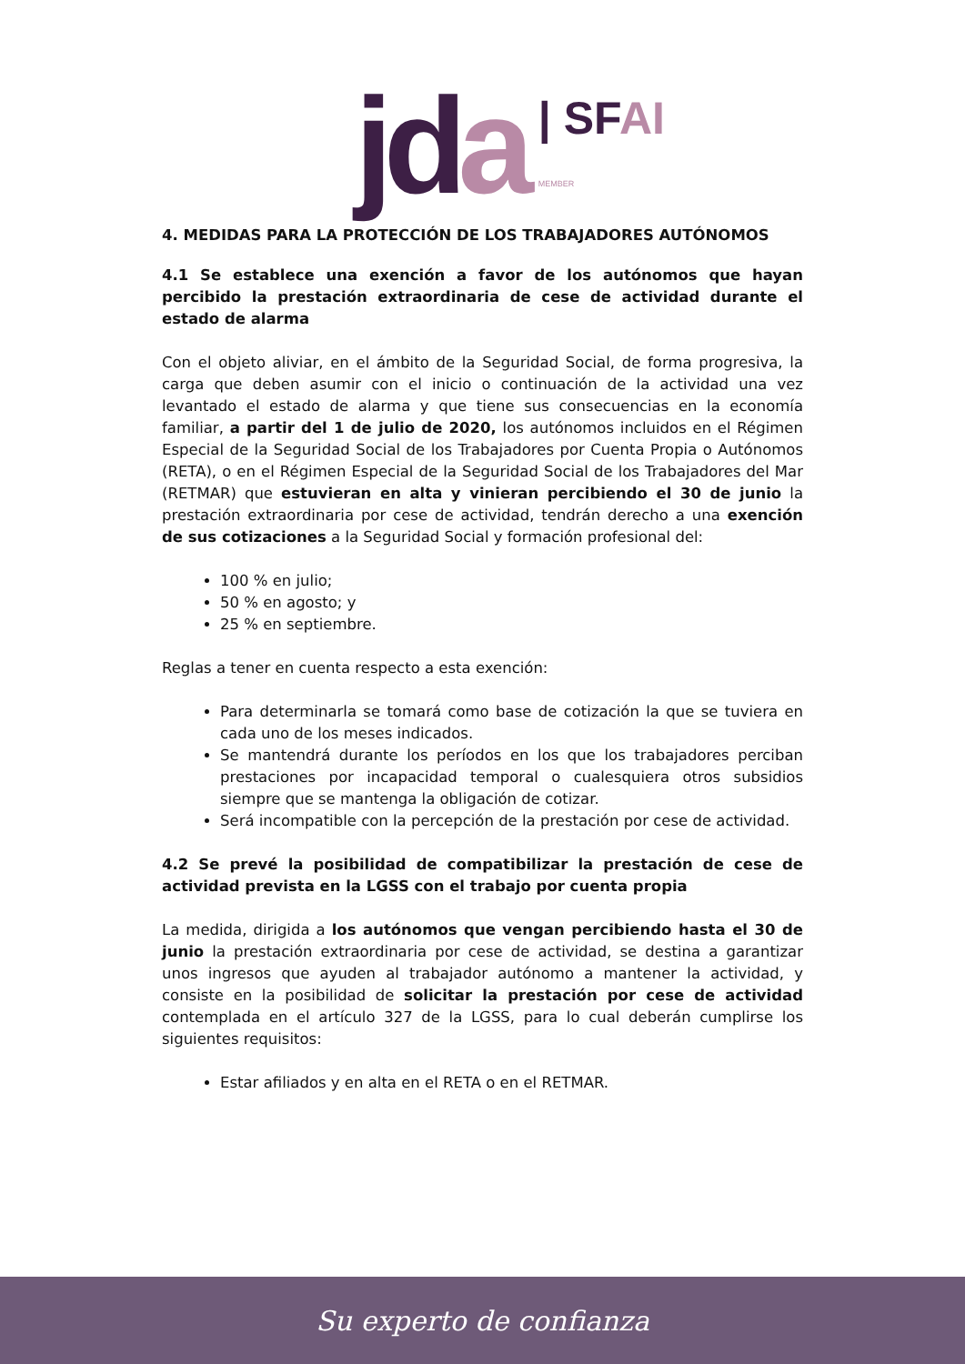jda
| SFAI
MEMBER
4. MEDIDAS PARA LA PROTECCIÓN DE LOS TRABAJADORES AUTÓNOMOS
4.1 Se establece una exención a favor de los autónomos que hayan percibido la prestación extraordinaria de cese de actividad durante el estado de alarma
Con el objeto aliviar, en el ámbito de la Seguridad Social, de forma progresiva, la carga que deben asumir con el inicio o continuación de la actividad una vez levantado el estado de alarma y que tiene sus consecuencias en la economía familiar, a partir del 1 de julio de 2020, los autónomos incluidos en el Régimen Especial de la Seguridad Social de los Trabajadores por Cuenta Propia o Autónomos (RETA), o en el Régimen Especial de la Seguridad Social de los Trabajadores del Mar (RETMAR) que estuvieran en alta y vinieran percibiendo el 30 de junio la prestación extraordinaria por cese de actividad, tendrán derecho a una exención de sus cotizaciones a la Seguridad Social y formación profesional del:
100 % en julio;
50 % en agosto; y
25 % en septiembre.
Reglas a tener en cuenta respecto a esta exención:
Para determinarla se tomará como base de cotización la que se tuviera en cada uno de los meses indicados.
Se mantendrá durante los períodos en los que los trabajadores perciban prestaciones por incapacidad temporal o cualesquiera otros subsidios siempre que se mantenga la obligación de cotizar.
Será incompatible con la percepción de la prestación por cese de actividad.
4.2 Se prevé la posibilidad de compatibilizar la prestación de cese de actividad prevista en la LGSS con el trabajo por cuenta propia
La medida, dirigida a los autónomos que vengan percibiendo hasta el 30 de junio la prestación extraordinaria por cese de actividad, se destina a garantizar unos ingresos que ayuden al trabajador autónomo a mantener la actividad, y consiste en la posibilidad de solicitar la prestación por cese de actividad contemplada en el artículo 327 de la LGSS, para lo cual deberán cumplirse los siguientes requisitos:
Estar afiliados y en alta en el RETA o en el RETMAR.
Su experto de confianza